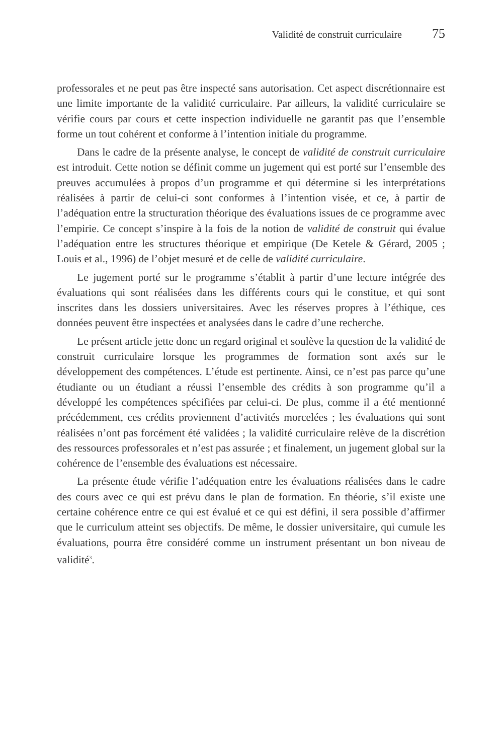Validité de construit curriculaire 75
professorales et ne peut pas être inspecté sans autorisation. Cet aspect discrétionnaire est une limite importante de la validité curriculaire. Par ailleurs, la validité curriculaire se vérifie cours par cours et cette inspection individuelle ne garantit pas que l’ensemble forme un tout cohérent et conforme à l’intention initiale du programme.
Dans le cadre de la présente analyse, le concept de validité de construit curriculaire est introduit. Cette notion se définit comme un jugement qui est porté sur l’ensemble des preuves accumulées à propos d’un programme et qui détermine si les interprétations réalisées à partir de celui-ci sont conformes à l’intention visée, et ce, à partir de l’adéquation entre la structuration théorique des évaluations issues de ce programme avec l’empirie. Ce concept s’inspire à la fois de la notion de validité de construit qui évalue l’adéquation entre les structures théorique et empirique (De Ketele & Gérard, 2005 ; Louis et al., 1996) de l’objet mesuré et de celle de validité curriculaire.
Le jugement porté sur le programme s’établit à partir d’une lecture intégrée des évaluations qui sont réalisées dans les différents cours qui le constitue, et qui sont inscrites dans les dossiers universitaires. Avec les réserves propres à l’éthique, ces données peuvent être inspectées et analysées dans le cadre d’une recherche.
Le présent article jette donc un regard original et soulève la question de la validité de construit curriculaire lorsque les programmes de formation sont axés sur le développement des compétences. L’étude est pertinente. Ainsi, ce n’est pas parce qu’une étudiante ou un étudiant a réussi l’ensemble des crédits à son programme qu’il a développé les compétences spécifiées par celui-ci. De plus, comme il a été mentionné précédemment, ces crédits proviennent d’activités morcelées ; les évaluations qui sont réalisées n’ont pas forcément été validées ; la validité curriculaire relève de la discrétion des ressources professorales et n’est pas assurée ; et finalement, un jugement global sur la cohérence de l’ensemble des évaluations est nécessaire.
La présente étude vérifie l’adéquation entre les évaluations réalisées dans le cadre des cours avec ce qui est prévu dans le plan de formation. En théorie, s’il existe une certaine cohérence entre ce qui est évalué et ce qui est défini, il sera possible d’affirmer que le curriculum atteint ses objectifs. De même, le dossier universitaire, qui cumule les évaluations, pourra être considéré comme un instrument présentant un bon niveau de validité<sup>3</sup>.